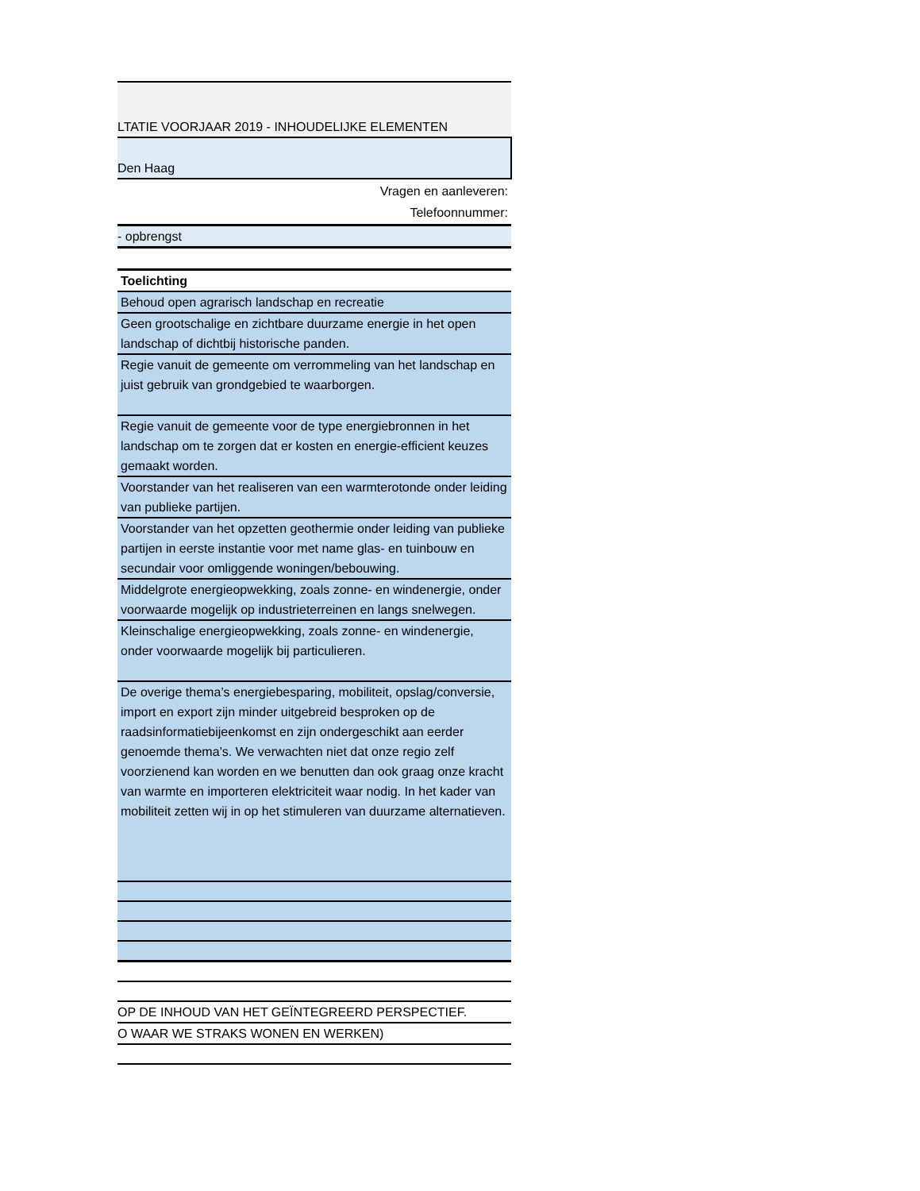| LTATIE VOORJAAR 2019 - INHOUDELIJKE ELEMENTEN |
| Den Haag |
| Vragen en aanleveren: |
| Telefoonnummer: |
| - opbrengst |
| Toelichting |
| Behoud open agrarisch landschap en recreatie |
| Geen grootschalige en zichtbare duurzame energie in het open landschap of dichtbij historische panden. |
| Regie vanuit de gemeente om verrommeling van het landschap en juist gebruik van grondgebied te waarborgen. |
| Regie vanuit de gemeente voor de type energiebronnen in het landschap om te zorgen dat er kosten en energie-efficient keuzes gemaakt worden. |
| Voorstander van het realiseren van een warmterotonde onder leiding van publieke partijen. |
| Voorstander van het opzetten geothermie onder leiding van publieke partijen in eerste instantie voor met name glas- en tuinbouw en secundair voor omliggende woningen/bebouwing. |
| Middelgrote energieopwekking, zoals zonne- en windenergie, onder voorwaarde mogelijk op industrieterreinen en langs snelwegen. |
| Kleinschalige energieopwekking, zoals zonne- en windenergie, onder voorwaarde mogelijk bij particulieren. |
| De overige thema’s energiebesparing, mobiliteit, opslag/conversie, import en export zijn minder uitgebreid besproken op de raadsinformatiebijeenkomst en zijn ondergeschikt aan eerder genoemde thema’s. We verwachten niet dat onze regio zelf voorzienend kan worden en we benutten dan ook graag onze kracht van warmte en importeren elektriciteit waar nodig. In het kader van mobiliteit zetten wij in op het stimuleren van duurzame alternatieven. |
| OP DE INHOUD VAN HET GEÏNTEGREERD PERSPECTIEF. |
| O WAAR WE STRAKS WONEN EN WERKEN) |